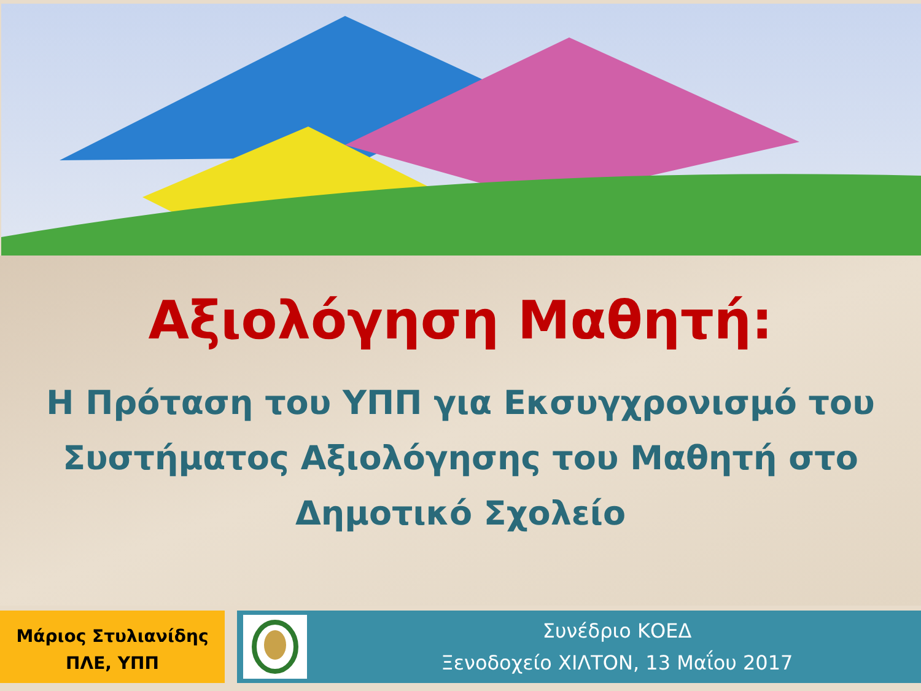Αξιολόγηση Μαθητή:
Η Πρόταση του ΥΠΠ για Εκσυγχρονισμό του Συστήματος Αξιολόγησης του Μαθητή στο Δημοτικό Σχολείο
Μάριος Στυλιανίδης
ΠΛΕ, ΥΠΠ
Συνέδριο ΚΟΕΔ
Ξενοδοχείο ΧΙΛΤΟΝ, 13 Μαΐου 2017